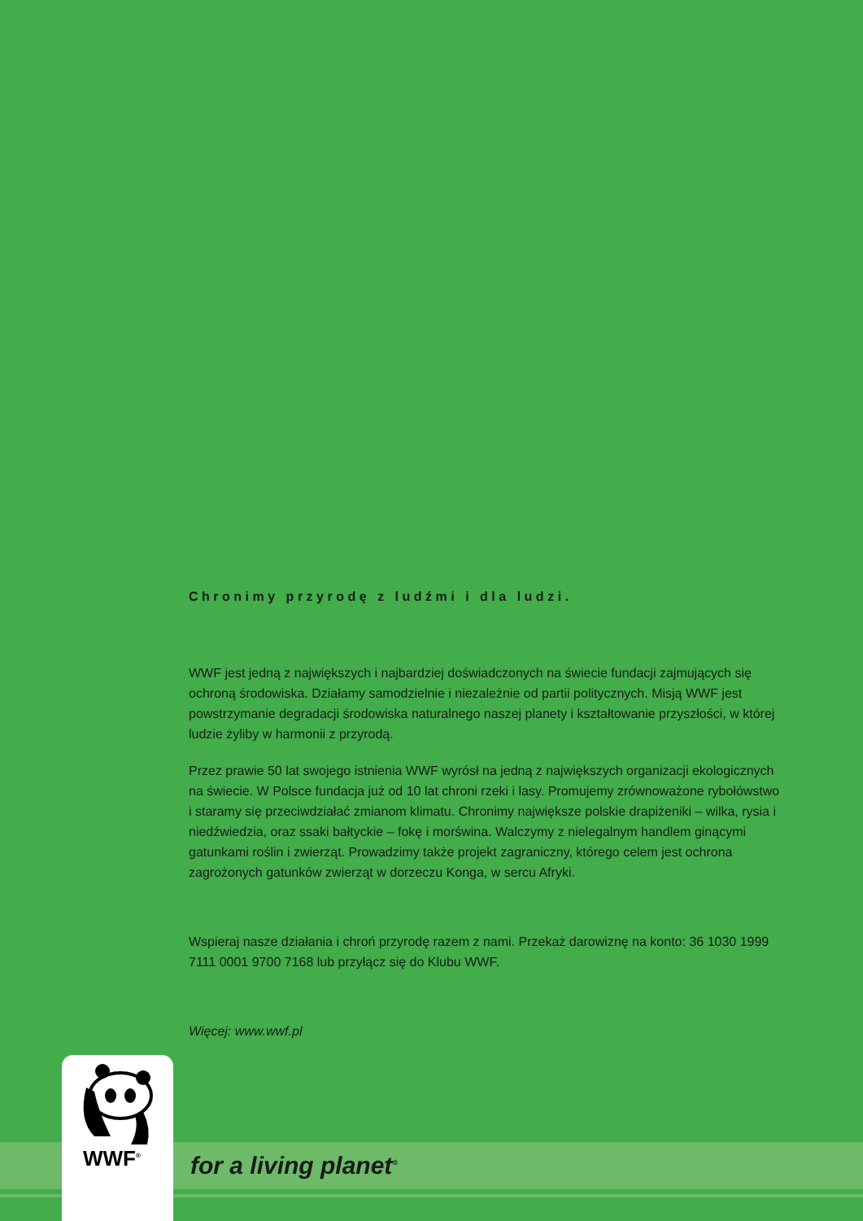Chronimy przyrodę z ludźmi i dla ludzi.
WWF jest jedną z największych i najbardziej doświadczonych na świecie fundacji zajmujących się ochroną środowiska. Działamy samodzielnie i niezależnie od partii politycznych. Misją WWF jest powstrzymanie degradacji środowiska naturalnego naszej planety i kształtowanie przyszłości, w której ludzie żyliby w harmonii z przyrodą.
Przez prawie 50 lat swojego istnienia WWF wyrósł na jedną z największych organizacji ekologicznych na świecie. W Polsce fundacja już od 10 lat chroni rzeki i lasy. Promujemy zrównoważone rybołówstwo i staramy się przeciwdziałać zmianom klimatu. Chronimy największe polskie drapiżeniki – wilka, rysia i niedźwiedzia, oraz ssaki bałtyckie – fokę i morświna. Walczymy z nielegalnym handlem ginącymi gatunkami roślin i zwierząt. Prowadzimy także projekt zagraniczny, którego celem jest ochrona zagrożonych gatunków zwierząt w dorzeczu Konga, w sercu Afryki.
Wspieraj nasze działania i chroń przyrodę razem z nami. Przekaż darowiznę na konto: 36 1030 1999 7111 0001 9700 7168 lub przyłącz się do Klubu WWF.
Więcej: www.wwf.pl
WWF<sup>®</sup>
for a living planet<sup>®</sup>